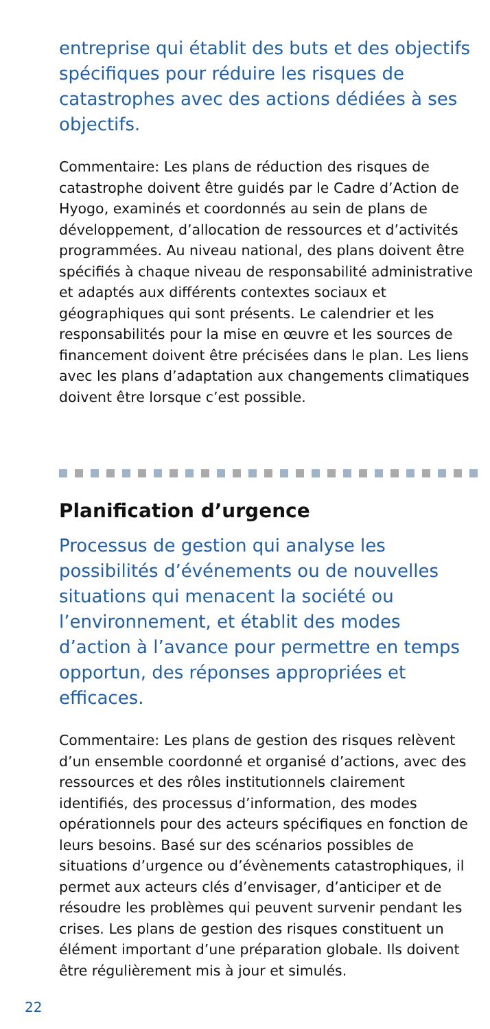entreprise qui établit des buts et des objectifs spécifiques pour réduire les risques de catastrophes avec des actions dédiées à ses objectifs.
Commentaire: Les plans de réduction des risques de catastrophe doivent être guidés par le Cadre d’Action de Hyogo, examinés et coordonnés au sein de plans de développement, d’allocation de ressources et d’activités programmées. Au niveau national, des plans doivent être spécifiés à chaque niveau de responsabilité administrative et adaptés aux différents contextes sociaux et géographiques qui sont présents. Le calendrier et les responsabilités pour la mise en œuvre et les sources de financement doivent être précisées dans le plan. Les liens avec les plans d’adaptation aux changements climatiques doivent être lorsque c’est possible.
Planification d’urgence
Processus de gestion qui analyse les possibilités d’événements ou de nouvelles situations qui menacent la société ou l’environnement, et établit des modes d’action à l’avance pour permettre en temps opportun, des réponses appropriées et efficaces.
Commentaire: Les plans de gestion des risques relèvent d’un ensemble coordonné et organisé d’actions, avec des ressources et des rôles institutionnels clairement identifiés, des processus d’information, des modes opérationnels pour des acteurs spécifiques en fonction de leurs besoins. Basé sur des scénarios possibles de situations d’urgence ou d’évènements catastrophiques, il permet aux acteurs clés d’envisager, d’anticiper et de résoudre les problèmes qui peuvent survenir pendant les crises. Les plans de gestion des risques constituent un élément important d’une préparation globale. Ils doivent être régulièrement mis à jour et simulés.
22